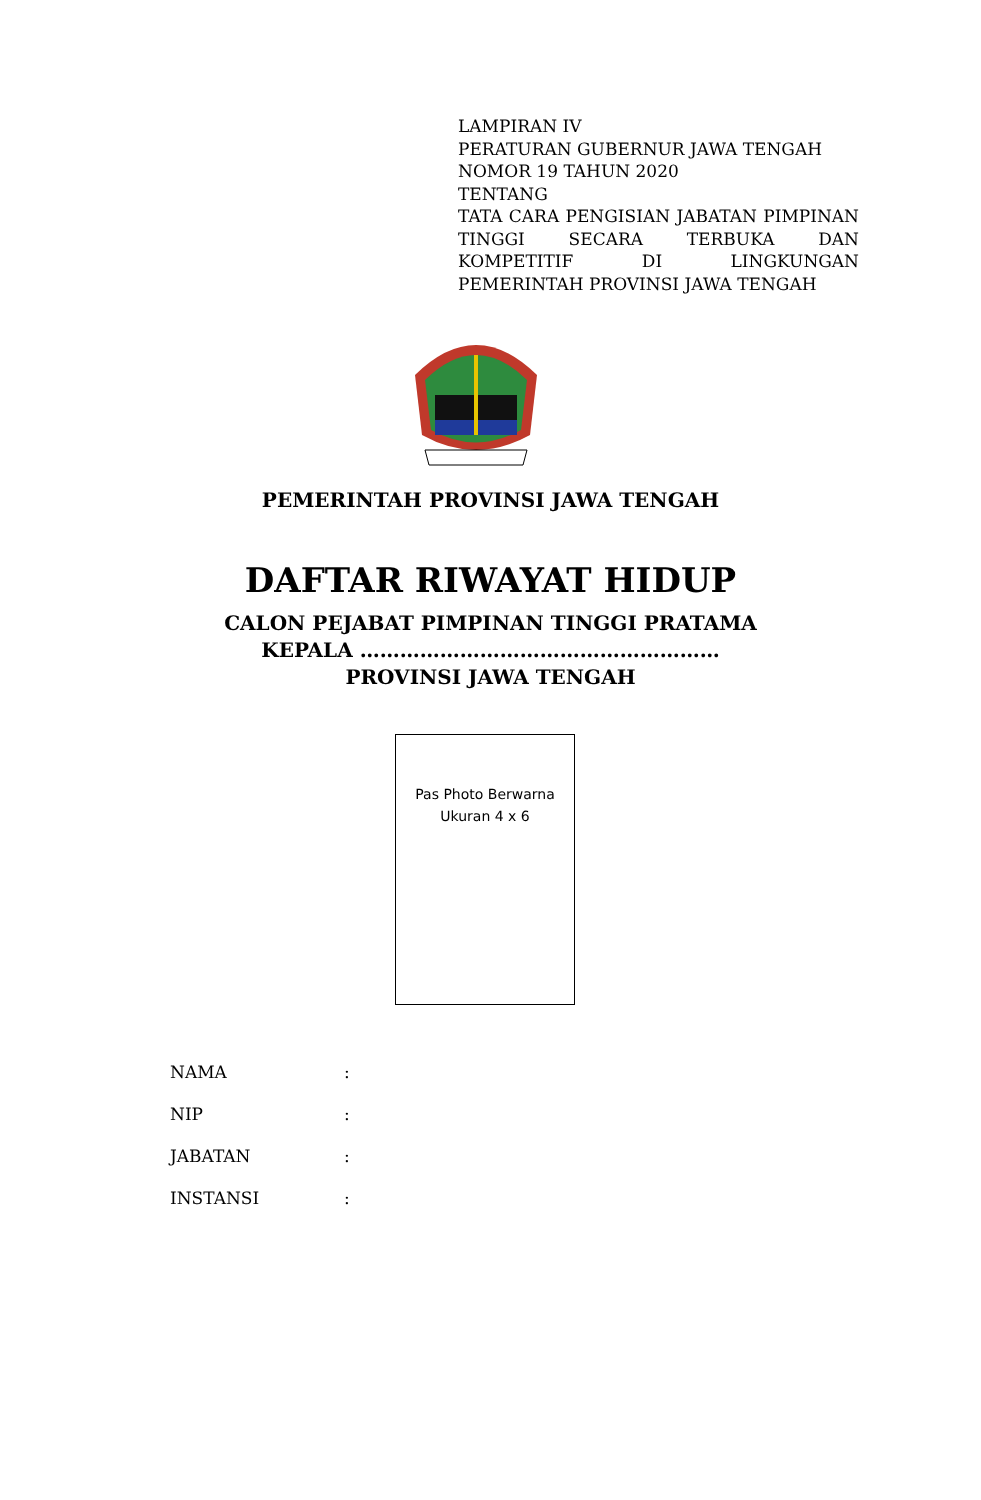LAMPIRAN IV
PERATURAN GUBERNUR JAWA TENGAH
NOMOR 19 TAHUN 2020
TENTANG
TATA CARA PENGISIAN JABATAN PIMPINAN TINGGI SECARA TERBUKA DAN KOMPETITIF DI LINGKUNGAN
PEMERINTAH PROVINSI JAWA TENGAH
PEMERINTAH PROVINSI JAWA TENGAH
DAFTAR RIWAYAT HIDUP
CALON PEJABAT PIMPINAN TINGGI PRATAMA
KEPALA ………………………………………………
PROVINSI JAWA TENGAH
Pas Photo Berwarna
Ukuran 4 x 6
NAMA:
NIP:
JABATAN:
INSTANSI: